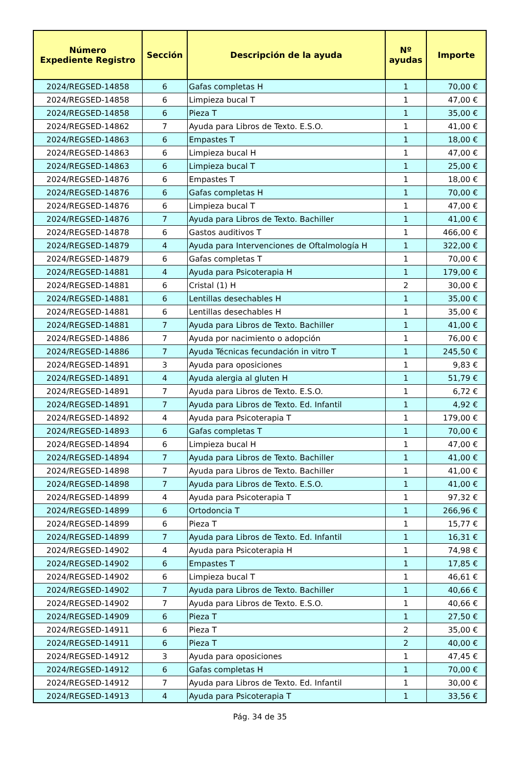| Número Expediente Registro | Sección | Descripción de la ayuda | Nº ayudas | Importe |
| --- | --- | --- | --- | --- |
| 2024/REGSED-14858 | 6 | Gafas completas H | 1 | 70,00 € |
| 2024/REGSED-14858 | 6 | Limpieza bucal T | 1 | 47,00 € |
| 2024/REGSED-14858 | 6 | Pieza T | 1 | 35,00 € |
| 2024/REGSED-14862 | 7 | Ayuda para Libros de Texto. E.S.O. | 1 | 41,00 € |
| 2024/REGSED-14863 | 6 | Empastes T | 1 | 18,00 € |
| 2024/REGSED-14863 | 6 | Limpieza bucal H | 1 | 47,00 € |
| 2024/REGSED-14863 | 6 | Limpieza bucal T | 1 | 25,00 € |
| 2024/REGSED-14876 | 6 | Empastes T | 1 | 18,00 € |
| 2024/REGSED-14876 | 6 | Gafas completas H | 1 | 70,00 € |
| 2024/REGSED-14876 | 6 | Limpieza bucal T | 1 | 47,00 € |
| 2024/REGSED-14876 | 7 | Ayuda para Libros de Texto. Bachiller | 1 | 41,00 € |
| 2024/REGSED-14878 | 6 | Gastos auditivos T | 1 | 466,00 € |
| 2024/REGSED-14879 | 4 | Ayuda para Intervenciones de Oftalmología H | 1 | 322,00 € |
| 2024/REGSED-14879 | 6 | Gafas completas T | 1 | 70,00 € |
| 2024/REGSED-14881 | 4 | Ayuda para Psicoterapia H | 1 | 179,00 € |
| 2024/REGSED-14881 | 6 | Cristal (1) H | 2 | 30,00 € |
| 2024/REGSED-14881 | 6 | Lentillas desechables H | 1 | 35,00 € |
| 2024/REGSED-14881 | 6 | Lentillas desechables H | 1 | 35,00 € |
| 2024/REGSED-14881 | 7 | Ayuda para Libros de Texto. Bachiller | 1 | 41,00 € |
| 2024/REGSED-14886 | 7 | Ayuda por nacimiento o adopción | 1 | 76,00 € |
| 2024/REGSED-14886 | 7 | Ayuda Técnicas fecundación in vitro T | 1 | 245,50 € |
| 2024/REGSED-14891 | 3 | Ayuda para oposiciones | 1 | 9,83 € |
| 2024/REGSED-14891 | 4 | Ayuda alergia al gluten H | 1 | 51,79 € |
| 2024/REGSED-14891 | 7 | Ayuda para Libros de Texto. E.S.O. | 1 | 6,72 € |
| 2024/REGSED-14891 | 7 | Ayuda para Libros de Texto. Ed. Infantil | 1 | 4,92 € |
| 2024/REGSED-14892 | 4 | Ayuda para Psicoterapia T | 1 | 179,00 € |
| 2024/REGSED-14893 | 6 | Gafas completas T | 1 | 70,00 € |
| 2024/REGSED-14894 | 6 | Limpieza bucal H | 1 | 47,00 € |
| 2024/REGSED-14894 | 7 | Ayuda para Libros de Texto. Bachiller | 1 | 41,00 € |
| 2024/REGSED-14898 | 7 | Ayuda para Libros de Texto. Bachiller | 1 | 41,00 € |
| 2024/REGSED-14898 | 7 | Ayuda para Libros de Texto. E.S.O. | 1 | 41,00 € |
| 2024/REGSED-14899 | 4 | Ayuda para Psicoterapia T | 1 | 97,32 € |
| 2024/REGSED-14899 | 6 | Ortodoncia T | 1 | 266,96 € |
| 2024/REGSED-14899 | 6 | Pieza T | 1 | 15,77 € |
| 2024/REGSED-14899 | 7 | Ayuda para Libros de Texto. Ed. Infantil | 1 | 16,31 € |
| 2024/REGSED-14902 | 4 | Ayuda para Psicoterapia H | 1 | 74,98 € |
| 2024/REGSED-14902 | 6 | Empastes T | 1 | 17,85 € |
| 2024/REGSED-14902 | 6 | Limpieza bucal T | 1 | 46,61 € |
| 2024/REGSED-14902 | 7 | Ayuda para Libros de Texto. Bachiller | 1 | 40,66 € |
| 2024/REGSED-14902 | 7 | Ayuda para Libros de Texto. E.S.O. | 1 | 40,66 € |
| 2024/REGSED-14909 | 6 | Pieza T | 1 | 27,50 € |
| 2024/REGSED-14911 | 6 | Pieza T | 2 | 35,00 € |
| 2024/REGSED-14911 | 6 | Pieza T | 2 | 40,00 € |
| 2024/REGSED-14912 | 3 | Ayuda para oposiciones | 1 | 47,45 € |
| 2024/REGSED-14912 | 6 | Gafas completas H | 1 | 70,00 € |
| 2024/REGSED-14912 | 7 | Ayuda para Libros de Texto. Ed. Infantil | 1 | 30,00 € |
| 2024/REGSED-14913 | 4 | Ayuda para Psicoterapia T | 1 | 33,56 € |
Pág. 34 de 35